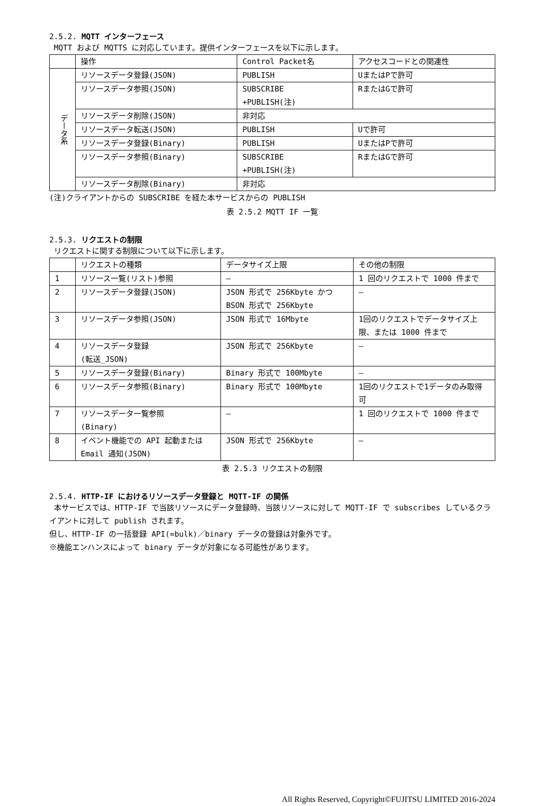2.5.2. MQTT インターフェース
MQTT および MQTTS に対応しています。提供インターフェースを以下に示します。
| | 操作 | Control Packet名 | アクセスコードとの関連性 |
| データ系 | リソースデータ登録(JSON) | PUBLISH | UまたはPで許可 |
| | リソースデータ参照(JSON) | SUBSCRIBE +PUBLISH(注) | RまたはGで許可 |
| | リソースデータ削除(JSON) | 非対応 | |
| | リソースデータ転送(JSON) | PUBLISH | Uで許可 |
| | リソースデータ登録(Binary) | PUBLISH | UまたはPで許可 |
| | リソースデータ参照(Binary) | SUBSCRIBE +PUBLISH(注) | RまたはGで許可 |
| | リソースデータ削除(Binary) | 非対応 | |
(注)クライアントからの SUBSCRIBE を経た本サービスからの PUBLISH
表 2.5.2 MQTT IF 一覧
2.5.3. リクエストの制限
リクエストに関する制限について以下に示します。
| | リクエストの種類 | データサイズ上限 | その他の制限 |
| 1 | リソース一覧(リスト)参照 | ― | 1 回のリクエストで 1000 件まで |
| 2 | リソースデータ登録(JSON) | JSON 形式で 256Kbyte かつ BSON 形式で 256Kbyte | ― |
| 3 | リソースデータ参照(JSON) | JSON 形式で 16Mbyte | 1回のリクエストでデータサイズ上限、または 1000 件まで |
| 4 | リソースデータ登録 (転送_JSON) | JSON 形式で 256Kbyte | ― |
| 5 | リソースデータ登録(Binary) | Binary 形式で 100Mbyte | ― |
| 6 | リソースデータ参照(Binary) | Binary 形式で 100Mbyte | 1回のリクエストで1データのみ取得可 |
| 7 | リソースデータ一覧参照 (Binary) | ― | 1 回のリクエストで 1000 件まで |
| 8 | イベント機能での API 起動または Email 通知(JSON) | JSON 形式で 256Kbyte | ― |
表 2.5.3 リクエストの制限
2.5.4. HTTP-IF におけるリソースデータ登録と MQTT-IF の関係
本サービスでは、HTTP-IF で当該リソースにデータ登録時、当該リソースに対して MQTT-IF で subscribes しているクライアントに対して publish されます。
但し、HTTP-IF の一括登録 API(=bulk)／binary データの登録は対象外です。
※機能エンハンスによって binary データが対象になる可能性があります。
All Rights Reserved, Copyright©FUJITSU LIMITED 2016-2024